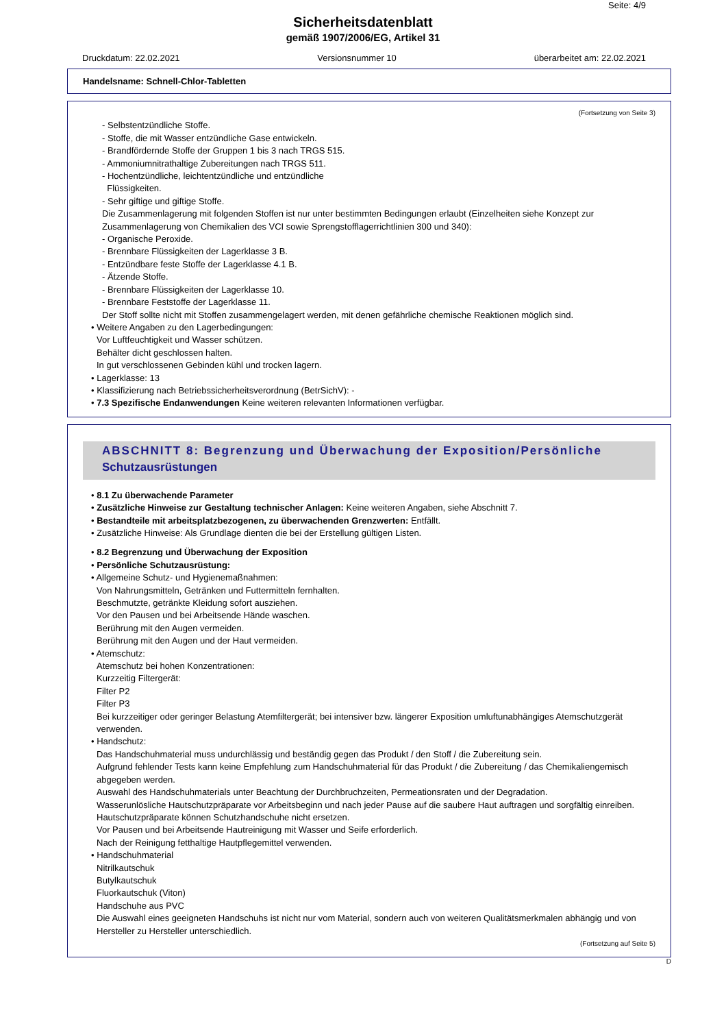Seite: 4/9
Sicherheitsdatenblatt
gemäß 1907/2006/EG, Artikel 31
Druckdatum: 22.02.2021 Versionsnummer 10 überarbeitet am: 22.02.2021
Handelsname: Schnell-Chlor-Tabletten
(Fortsetzung von Seite 3)
- Selbstentzündliche Stoffe.
- Stoffe, die mit Wasser entzündliche Gase entwickeln.
- Brandfördernde Stoffe der Gruppen 1 bis 3 nach TRGS 515.
- Ammoniumnitrathaltige Zubereitungen nach TRGS 511.
- Hochentzündliche, leichtentzündliche und entzündliche
Flüssigkeiten.
- Sehr giftige und giftige Stoffe.
Die Zusammenlagerung mit folgenden Stoffen ist nur unter bestimmten Bedingungen erlaubt (Einzelheiten siehe Konzept zur Zusammenlagerung von Chemikalien des VCI sowie Sprengstofflagerrichtlinien 300 und 340):
- Organische Peroxide.
- Brennbare Flüssigkeiten der Lagerklasse 3 B.
- Entzündbare feste Stoffe der Lagerklasse 4.1 B.
- Ätzende Stoffe.
- Brennbare Flüssigkeiten der Lagerklasse 10.
- Brennbare Feststoffe der Lagerklasse 11.
Der Stoff sollte nicht mit Stoffen zusammengelagert werden, mit denen gefährliche chemische Reaktionen möglich sind.
• Weitere Angaben zu den Lagerbedingungen:
Vor Luftfeuchtigkeit und Wasser schützen.
Behälter dicht geschlossen halten.
In gut verschlossenen Gebinden kühl und trocken lagern.
• Lagerklasse: 13
• Klassifizierung nach Betriebssicherheitsverordnung (BetrSichV): -
• 7.3 Spezifische Endanwendungen Keine weiteren relevanten Informationen verfügbar.
ABSCHNITT 8: Begrenzung und Überwachung der Exposition/Persönliche Schutzausrüstungen
• 8.1 Zu überwachende Parameter
• Zusätzliche Hinweise zur Gestaltung technischer Anlagen: Keine weiteren Angaben, siehe Abschnitt 7.
• Bestandteile mit arbeitsplatzbezogenen, zu überwachenden Grenzwerten: Entfällt.
• Zusätzliche Hinweise: Als Grundlage dienten die bei der Erstellung gültigen Listen.
• 8.2 Begrenzung und Überwachung der Exposition
• Persönliche Schutzausrüstung:
• Allgemeine Schutz- und Hygienemaßnahmen:
Von Nahrungsmitteln, Getränken und Futtermitteln fernhalten.
Beschmutzte, getränkte Kleidung sofort ausziehen.
Vor den Pausen und bei Arbeitsende Hände waschen.
Berührung mit den Augen vermeiden.
Berührung mit den Augen und der Haut vermeiden.
• Atemschutz:
Atemschutz bei hohen Konzentrationen:
Kurzzeitig Filtergerät:
Filter P2
Filter P3
Bei kurzzeitiger oder geringer Belastung Atemfiltergerät; bei intensiver bzw. längerer Exposition umluftunabhängiges Atemschutzgerät verwenden.
• Handschutz:
Das Handschuhmaterial muss undurchlässig und beständig gegen das Produkt / den Stoff / die Zubereitung sein.
Aufgrund fehlender Tests kann keine Empfehlung zum Handschuhmaterial für das Produkt / die Zubereitung / das Chemikaliengemisch abgegeben werden.
Auswahl des Handschuhmaterials unter Beachtung der Durchbruchzeiten, Permeationsraten und der Degradation.
Wasserunlösliche Hautschutzpräparate vor Arbeitsbeginn und nach jeder Pause auf die saubere Haut auftragen und sorgfältig einreiben.
Hautschutzpräparate können Schutzhandschuhe nicht ersetzen.
Vor Pausen und bei Arbeitsende Hautreinigung mit Wasser und Seife erforderlich.
Nach der Reinigung fetthaltige Hautpflegemittel verwenden.
• Handschuhmaterial
Nitrilkautschuk
Butylkautschuk
Fluorkautschuk (Viton)
Handschuhe aus PVC
Die Auswahl eines geeigneten Handschuhs ist nicht nur vom Material, sondern auch von weiteren Qualitätsmerkmalen abhängig und von Hersteller zu Hersteller unterschiedlich.
(Fortsetzung auf Seite 5)
D